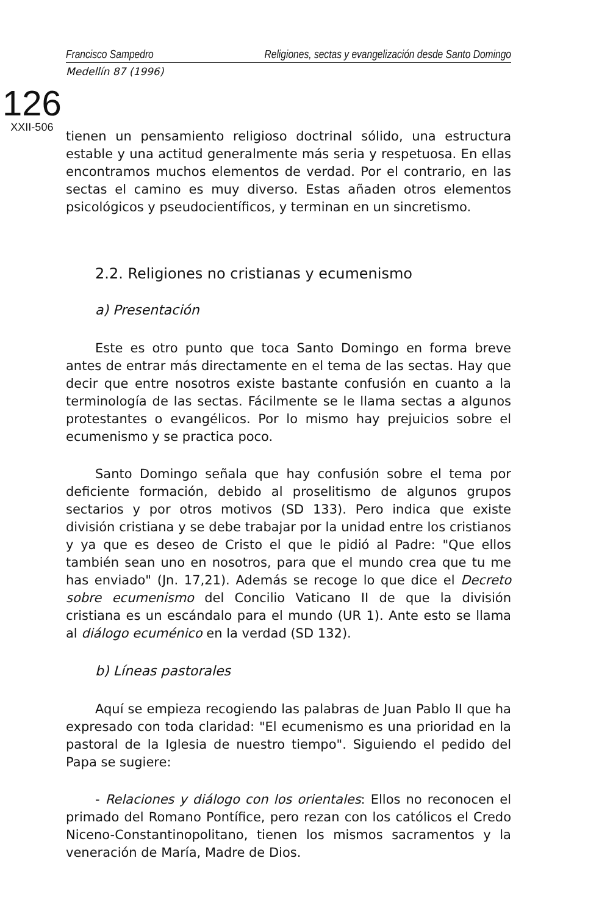Francisco Sampedro Religiones, sectas y evangelización desde Santo Domingo
Medellín 87 (1996)
126
XXII-506
tienen un pensamiento religioso doctrinal sólido, una estructura estable y una actitud generalmente más seria y respetuosa. En ellas encontramos muchos elementos de verdad. Por el contrario, en las sectas el camino es muy diverso. Estas añaden otros elementos psicológicos y pseudocientíficos, y terminan en un sincretismo.
2.2. Religiones no cristianas y ecumenismo
a) Presentación
Este es otro punto que toca Santo Domingo en forma breve antes de entrar más directamente en el tema de las sectas. Hay que decir que entre nosotros existe bastante confusión en cuanto a la terminología de las sectas. Fácilmente se le llama sectas a algunos protestantes o evangélicos. Por lo mismo hay prejuicios sobre el ecumenismo y se practica poco.
Santo Domingo señala que hay confusión sobre el tema por deficiente formación, debido al proselitismo de algunos grupos sectarios y por otros motivos (SD 133). Pero indica que existe división cristiana y se debe trabajar por la unidad entre los cristianos y ya que es deseo de Cristo el que le pidió al Padre: "Que ellos también sean uno en nosotros, para que el mundo crea que tu me has enviado" (Jn. 17,21). Además se recoge lo que dice el Decreto sobre ecumenismo del Concilio Vaticano II de que la división cristiana es un escándalo para el mundo (UR 1). Ante esto se llama al diálogo ecuménico en la verdad (SD 132).
b) Líneas pastorales
Aquí se empieza recogiendo las palabras de Juan Pablo II que ha expresado con toda claridad: "El ecumenismo es una prioridad en la pastoral de la Iglesia de nuestro tiempo". Siguiendo el pedido del Papa se sugiere:
- Relaciones y diálogo con los orientales: Ellos no reconocen el primado del Romano Pontífice, pero rezan con los católicos el Credo Niceno-Constantinopolitano, tienen los mismos sacramentos y la veneración de María, Madre de Dios.